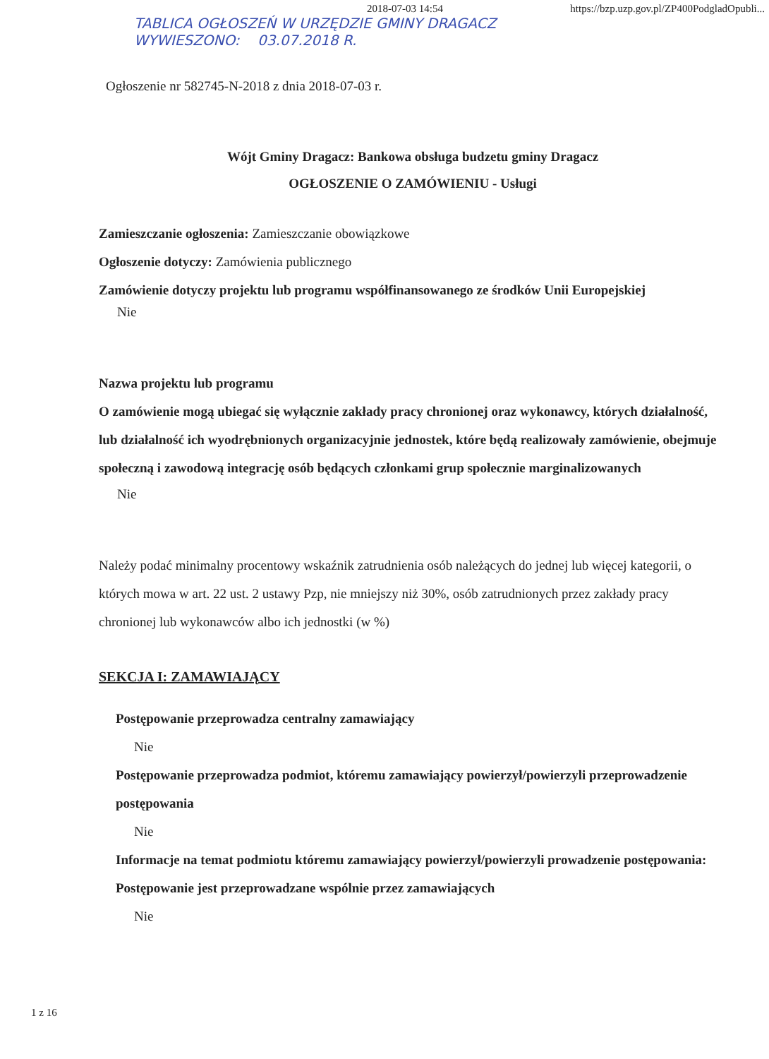2018-07-03 14:54 https://bzp.uzp.gov.pl/ZP400PodgladOpubli...
TABLICA OGŁOSZEŃ W URZĘDZIE GMINY DRAGACZ
WYWIESZONO: 03.07.2018 R.
Ogłoszenie nr 582745-N-2018 z dnia 2018-07-03 r.
Wójt Gminy Dragacz: Bankowa obsługa budzetu gminy Dragacz
OGŁOSZENIE O ZAMÓWIENIU - Usługi
Zamieszczanie ogłoszenia: Zamieszczanie obowiązkowe
Ogłoszenie dotyczy: Zamówienia publicznego
Zamówienie dotyczy projektu lub programu współfinansowanego ze środków Unii Europejskiej
Nie
Nazwa projektu lub programu
O zamówienie mogą ubiegać się wyłącznie zakłady pracy chronionej oraz wykonawcy, których działalność, lub działalność ich wyodrębnionych organizacyjnie jednostek, które będą realizowały zamówienie, obejmuje społeczną i zawodową integrację osób będących członkami grup społecznie marginalizowanych
Nie
Należy podać minimalny procentowy wskaźnik zatrudnienia osób należących do jednej lub więcej kategorii, o których mowa w art. 22 ust. 2 ustawy Pzp, nie mniejszy niż 30%, osób zatrudnionych przez zakłady pracy chronionej lub wykonawców albo ich jednostki (w %)
SEKCJA I: ZAMAWIAJĄCY
Postępowanie przeprowadza centralny zamawiający
Nie
Postępowanie przeprowadza podmiot, któremu zamawiający powierzył/powierzyli przeprowadzenie postępowania
Nie
Informacje na temat podmiotu któremu zamawiający powierzył/powierzyli prowadzenie postępowania:
Postępowanie jest przeprowadzane wspólnie przez zamawiających
Nie
1 z 16